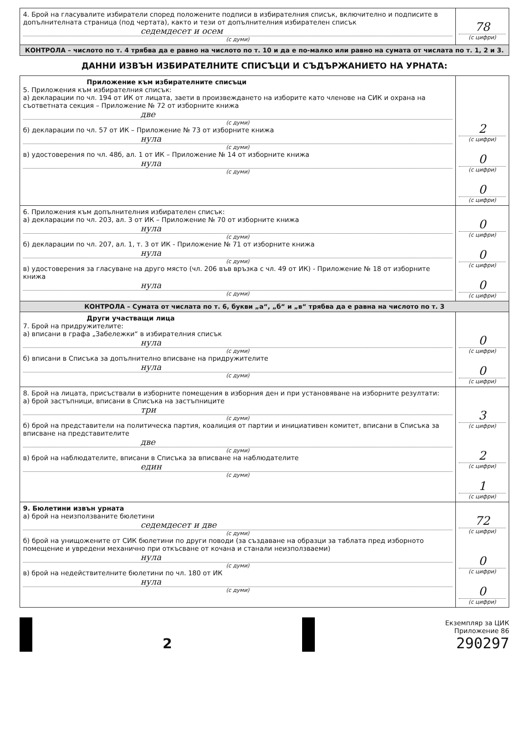| 4. Брой на гласувалите избиратели според положените подписи в избирателния списък, включително и подписите в допълнителната страница (под чертата), както и тези от допълнителния избирателен списък седемдесет и осем (с думи) | 78 (с цифри) |
| КОНТРОЛА – числото по т. 4 трябва да е равно на числото по т. 10 и да е по-малко или равно на сумата от числата по т. 1, 2 и 3. | |
ДАННИ ИЗВЪН ИЗБИРАТЕЛНИТЕ СПИСЪЦИ И СЪДЪРЖАНИЕТО НА УРНАТА:
| Приложение към избирателните списъци 5. Приложения към избирателния списък: а) декларации по чл. 194 от ИК от лицата, заети в произвеждането на изборите като членове на СИК и охрана на съответната секция – Приложение № 72 от изборните книжа две (с думи) б) декларации по чл. 57 от ИК – Приложение № 73 от изборните книжа нула (с думи) в) удостоверения по чл. 48б, ал. 1 от ИК – Приложение № 14 от изборните книжа нула (с думи) | 2 (с цифри) 0 (с цифри) 0 (с цифри) |
| 6. Приложения към допълнителния избирателен списък: а) декларации по чл. 203, ал. 3 от ИК – Приложение № 70 от изборните книжа нула (с думи) б) декларации по чл. 207, ал. 1, т. 3 от ИК - Приложение № 71 от изборните книжа нула (с думи) в) удостоверения за гласуване на друго място (чл. 206 във връзка с чл. 49 от ИК) - Приложение № 18 от изборните книжа нула (с думи) | 0 (с цифри) 0 (с цифри) 0 (с цифри) |
| КОНТРОЛА – Сумата от числата по т. 6, букви „а“, „б“ и „в“ трябва да е равна на числото по т. 3 | |
| Други участващи лица 7. Брой на придружителите: а) вписани в графа „Забележки“ в избирателния списък нула (с думи) б) вписани в Списъка за допълнително вписване на придружителите нула (с думи) | 0 (с цифри) 0 (с цифри) |
| 8. Брой на лицата, присъствали в изборните помещения в изборния ден и при установяване на изборните резултати: а) брой застъпници, вписани в Списъка на застъпниците три (с думи) б) брой на представители на политическа партия, коалиция от партии и инициативен комитет, вписани в Списъка за вписване на представителите две (с думи) в) брой на наблюдателите, вписани в Списъка за вписване на наблюдателите един (с думи) | 3 (с цифри) 2 (с цифри) 1 (с цифри) |
| 9. Бюлетини извън урната а) брой на неизползваните бюлетини седемдесет и две (с думи) б) брой на унищожените от СИК бюлетини по други поводи (за създаване на образци за таблата пред изборното помещение и увредени механично при откъсване от кочана и станали неизползваеми) нула (с думи) в) брой на недействителните бюлетини по чл. 180 от ИК нула (с думи) | 72 (с цифри) 0 (с цифри) 0 (с цифри) |
2
Екземпляр за ЦИК
Приложение 86
290297